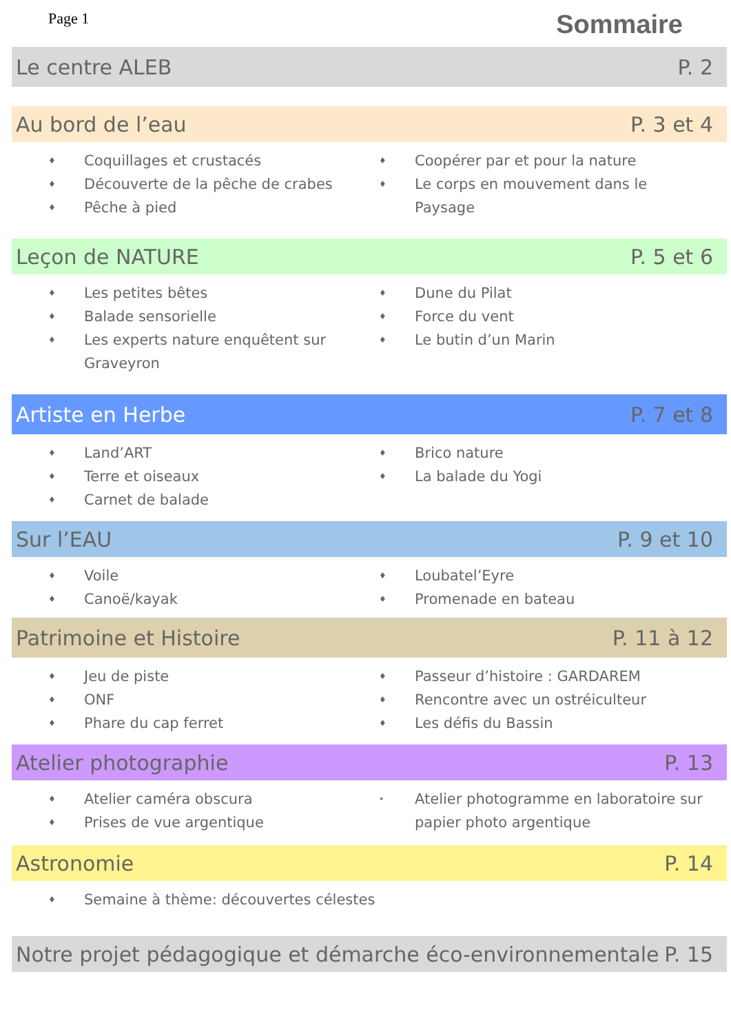Page 1 Sommaire
Le centre ALEB P. 2
Au bord de l’eau P. 3 et 4
♦ Coquillages et crustacés
♦ Découverte de la pêche de crabes
♦ Pêche à pied
♦ Coopérer par et pour la nature
♦ Le corps en mouvement dans le Paysage
Leçon de NATURE P. 5 et 6
♦ Les petites bêtes
♦ Balade sensorielle
♦ Les experts nature enquêtent sur Graveyron
♦ Dune du Pilat
♦ Force du vent
♦ Le butin d’un Marin
Artiste en Herbe P. 7 et 8
♦ Land’ART
♦ Terre et oiseaux
♦ Carnet de balade
♦ Brico nature
♦ La balade du Yogi
Sur l’EAU P. 9 et 10
♦ Voile
♦ Canoë/kayak
♦ Loubatel’Eyre
♦ Promenade en bateau
Patrimoine et Histoire P. 11 à 12
♦ Jeu de piste
♦ ONF
♦ Phare du cap ferret
♦ Passeur d’histoire : GARDAREM
♦ Rencontre avec un ostréiculteur
♦ Les défis du Bassin
Atelier photographie P. 13
♦ Atelier caméra obscura
♦ Prises de vue argentique
• Atelier photogramme en laboratoire sur papier photo argentique
Astronomie P. 14
♦ Semaine à thème: découvertes célestes
Notre projet pédagogique et démarche éco-environnementale P. 15